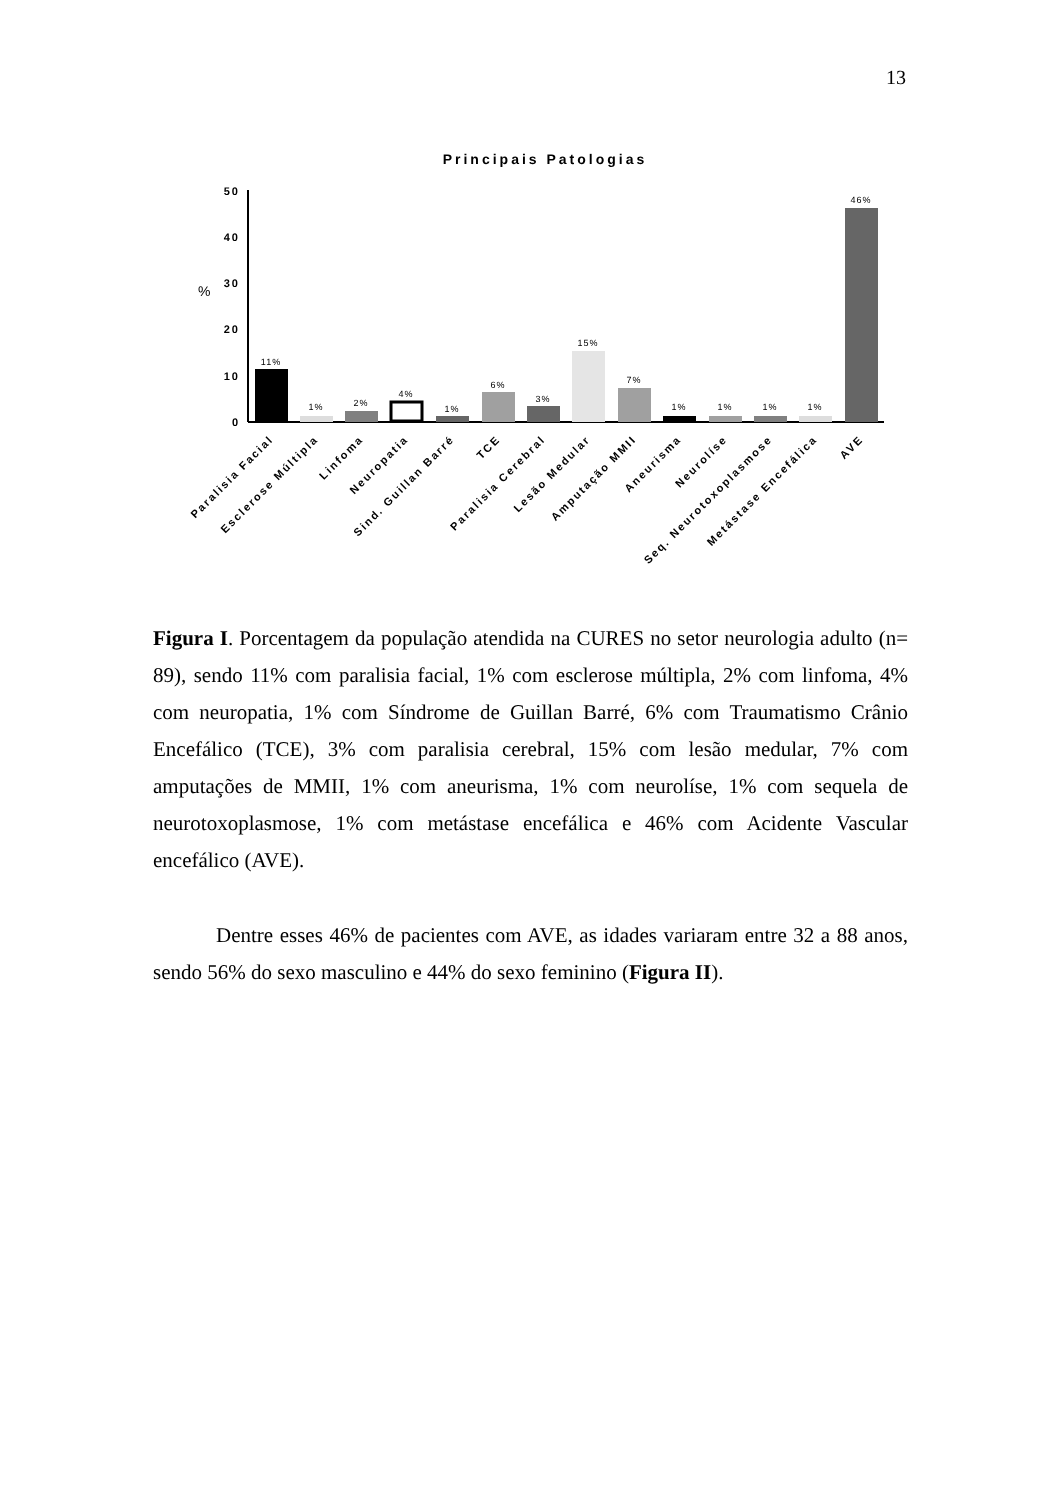13
Principais Patologias
%
50
40
30
20
10
0
11%
1%
2%
4%
1%
6%
3%
15%
7%
1%
1%
1%
1%
46%
Paralisia Facial
Esclerose Múltipla
Linfoma
Neuropatia
Sind. Guillan Barré
TCE
Paralisia Cerebral
Lesão Medular
Amputação MMII
Aneurisma
Neurolíse
Seq. Neurotoxoplasmose
Metástase Encefálica
AVE
Figura I. Porcentagem da população atendida na CURES no setor neurologia adulto (n= 89), sendo 11% com paralisia facial, 1% com esclerose múltipla, 2% com linfoma, 4% com neuropatia, 1% com Síndrome de Guillan Barré, 6% com Traumatismo Crânio Encefálico (TCE), 3% com paralisia cerebral, 15% com lesão medular, 7% com amputações de MMII, 1% com aneurisma, 1% com neurolíse, 1% com sequela de neurotoxoplasmose, 1% com metástase encefálica e 46% com Acidente Vascular encefálico (AVE).
Dentre esses 46% de pacientes com AVE, as idades variaram entre 32 a 88 anos, sendo 56% do sexo masculino e 44% do sexo feminino (Figura II).